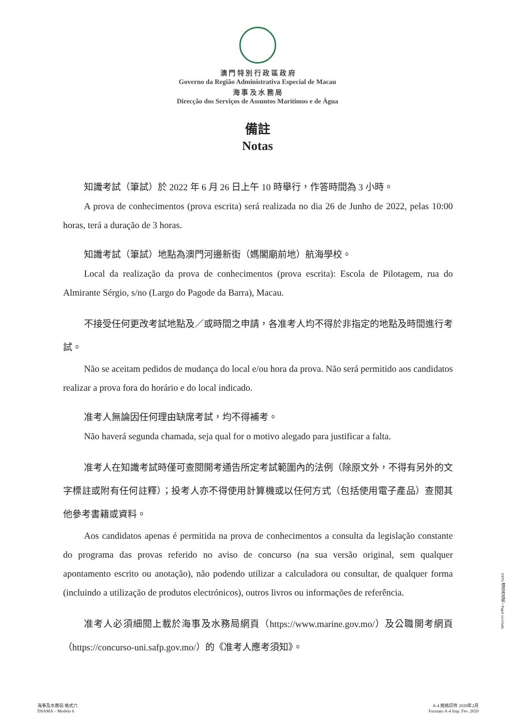澳 門 特 別 行 政 區 政 府
Governo da Região Administrativa Especial de Macau
海 事 及 水 務 局
Direcção dos Serviços de Assuntos Marítimos e de Água
備註
Notas
知識考試（筆試）於 2022 年 6 月 26 日上午 10 時舉行，作答時間為 3 小時。
A prova de conhecimentos (prova escrita) será realizada no dia 26 de Junho de 2022, pelas 10:00 horas, terá a duração de 3 horas.
知識考試（筆試）地點為澳門河邊新街（媽閣廟前地）航海學校。
Local da realização da prova de conhecimentos (prova escrita): Escola de Pilotagem, rua do Almirante Sérgio, s/no (Largo do Pagode da Barra), Macau.
不接受任何更改考試地點及／或時間之申請，各准考人均不得於非指定的地點及時間進行考試。
Não se aceitam pedidos de mudança do local e/ou hora da prova. Não será permitido aos candidatos realizar a prova fora do horário e do local indicado.
准考人無論因任何理由缺席考試，均不得補考。
Não haverá segunda chamada, seja qual for o motivo alegado para justificar a falta.
准考人在知識考試時僅可查閱開考通告所定考試範圍內的法例（除原文外，不得有另外的文字標註或附有任何註釋）；投考人亦不得使用計算機或以任何方式（包括使用電子產品）查閱其他參考書籍或資料。
Aos candidatos apenas é permitida na prova de conhecimentos a consulta da legislação constante do programa das provas referido no aviso de concurso (na sua versão original, sem qualquer apontamento escrito ou anotação), não podendo utilizar a calculadora ou consultar, de qualquer forma (incluindo a utilização de produtos electrónicos), outros livros ou informações de referência.
准考人必須細閱上載於海事及水務局網頁（https://www.marine.gov.mo/）及公職開考網頁（https://concurso-uni.safp.gov.mo/）的《准考人應考須知》。
100% 環保再造紙 • Papel reciclado
海事及水務局 格式六
DSAMA – Modelo 6
A-4 規格印件 2020年2月
Formato A-4 Imp. Fev. 2020